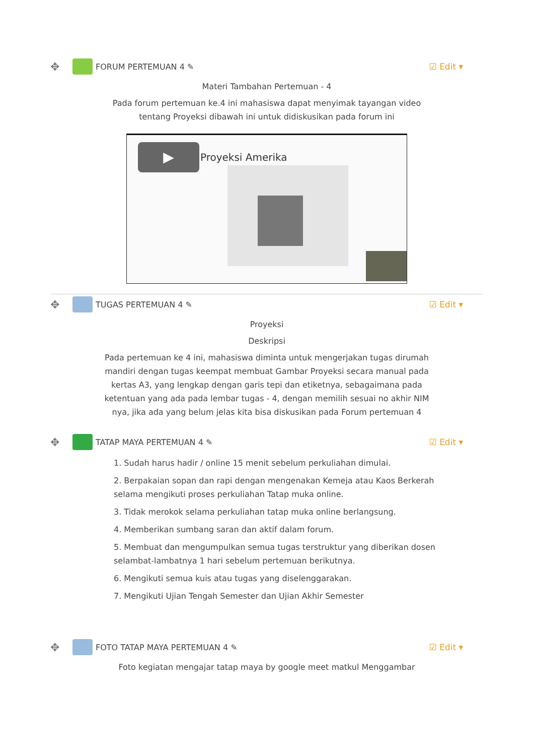✥ FORUM PERTEMUAN 4 ✎ ☑ Edit ▾
Materi Tambahan Pertemuan - 4
Pada forum pertemuan ke.4 ini mahasiswa dapat menyimak tayangan video
tentang Proyeksi dibawah ini untuk didiskusikan pada forum ini
▶ Proyeksi Amerika
✥ TUGAS PERTEMUAN 4 ✎ ☑ Edit ▾
Proyeksi
Deskripsi
Pada pertemuan ke 4 ini, mahasiswa diminta untuk mengerjakan tugas dirumah
mandiri dengan tugas keempat membuat Gambar Proyeksi secara manual pada
kertas A3, yang lengkap dengan garis tepi dan etiketnya, sebagaimana pada
ketentuan yang ada pada lembar tugas - 4, dengan memilih sesuai no akhir NIM
nya, jika ada yang belum jelas kita bisa diskusikan pada Forum pertemuan 4
✥ TATAP MAYA PERTEMUAN 4 ✎ ☑ Edit ▾
1. Sudah harus hadir / online 15 menit sebelum perkuliahan dimulai.
2. Berpakaian sopan dan rapi dengan mengenakan Kemeja atau Kaos Berkerah selama mengikuti proses perkuliahan Tatap muka online.
3. Tidak merokok selama perkuliahan tatap muka online berlangsung.
4. Memberikan sumbang saran dan aktif dalam forum.
5. Membuat dan mengumpulkan semua tugas terstruktur yang diberikan dosen selambat-lambatnya 1 hari sebelum pertemuan berikutnya.
6. Mengikuti semua kuis atau tugas yang diselenggarakan.
7. Mengikuti Ujian Tengah Semester dan Ujian Akhir Semester
✥ FOTO TATAP MAYA PERTEMUAN 4 ✎ ☑ Edit ▾
Foto kegiatan mengajar tatap maya by google meet matkul Menggambar